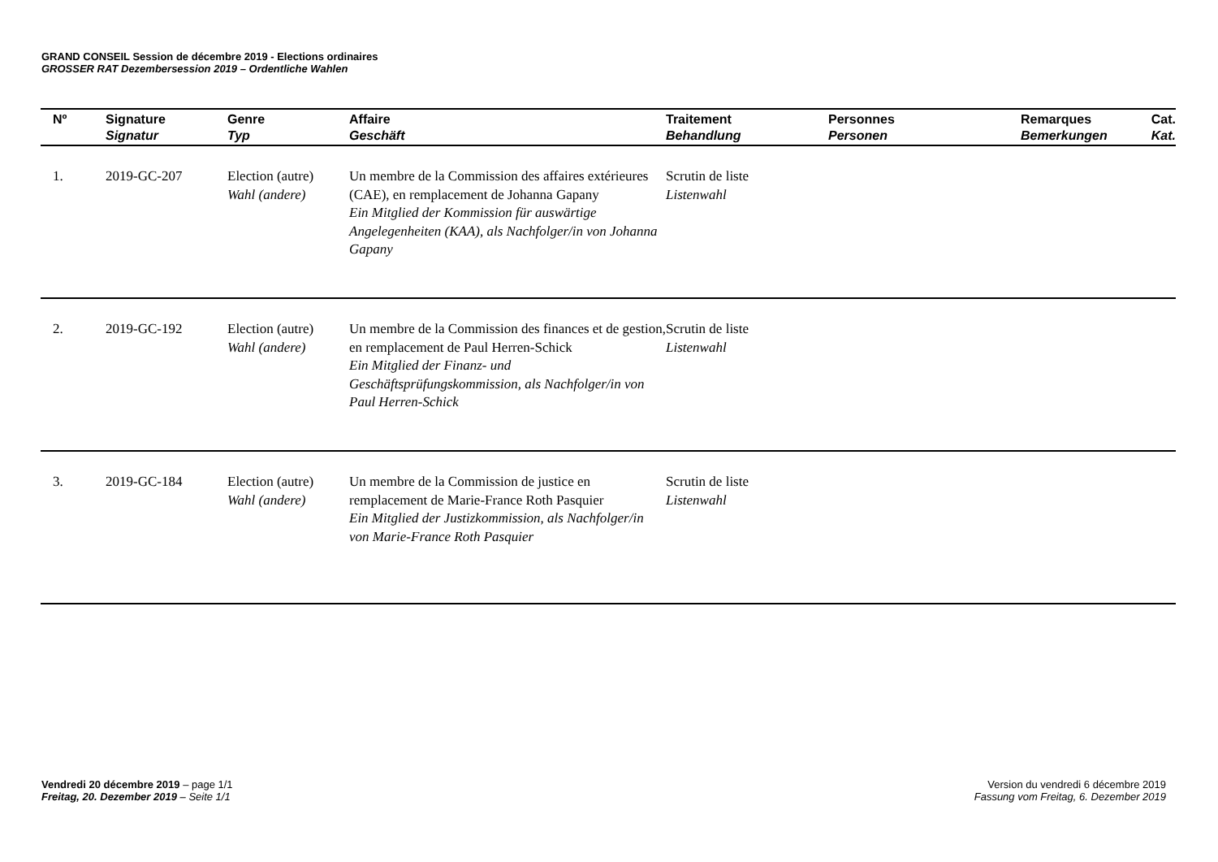GRAND CONSEIL Session de décembre 2019 - Elections ordinaires
GROSSER RAT Dezembersession 2019 – Ordentliche Wahlen
| Nº | Signature Signatur | Genre Typ | Affaire Geschäft | Traitement Behandlung | Personnes Personen | Remarques Bemerkungen | Cat. Kat. |
| --- | --- | --- | --- | --- | --- | --- | --- |
| 1. | 2019-GC-207 | Election (autre) Wahl (andere) | Un membre de la Commission des affaires extérieures (CAE), en remplacement de Johanna Gapany Ein Mitglied der Kommission für auswärtige Angelegenheiten (KAA), als Nachfolger/in von Johanna Gapany | Scrutin de liste Listenwahl | | | |
| 2. | 2019-GC-192 | Election (autre) Wahl (andere) | Un membre de la Commission des finances et de gestion, en remplacement de Paul Herren-Schick Ein Mitglied der Finanz- und Geschäftsprüfungskommission, als Nachfolger/in von Paul Herren-Schick | Scrutin de liste Listenwahl | | | |
| 3. | 2019-GC-184 | Election (autre) Wahl (andere) | Un membre de la Commission de justice en remplacement de Marie-France Roth Pasquier Ein Mitglied der Justizkommission, als Nachfolger/in von Marie-France Roth Pasquier | Scrutin de liste Listenwahl | | | |
Vendredi 20 décembre 2019 – page 1/1
Freitag, 20. Dezember 2019 – Seite 1/1
Version du vendredi 6 décembre 2019
Fassung vom Freitag, 6. Dezember 2019